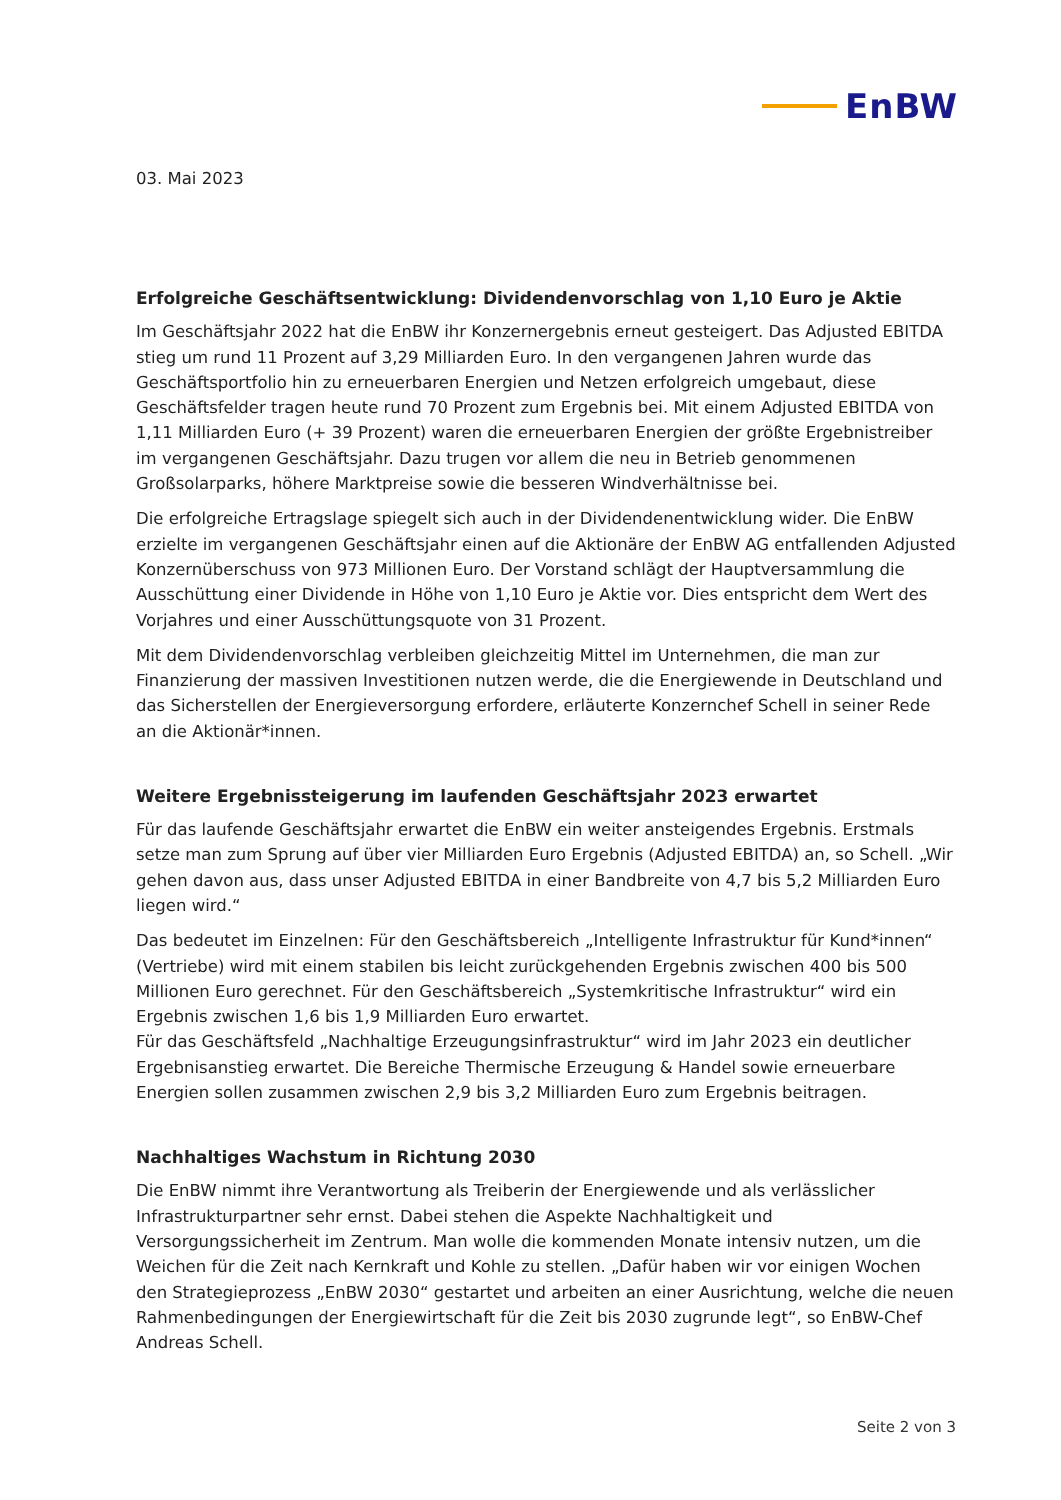EnBW
03. Mai 2023
Erfolgreiche Geschäftsentwicklung: Dividendenvorschlag von 1,10 Euro je Aktie
Im Geschäftsjahr 2022 hat die EnBW ihr Konzernergebnis erneut gesteigert. Das Adjusted EBITDA stieg um rund 11 Prozent auf 3,29 Milliarden Euro. In den vergangenen Jahren wurde das Geschäftsportfolio hin zu erneuerbaren Energien und Netzen erfolgreich umgebaut, diese Geschäftsfelder tragen heute rund 70 Prozent zum Ergebnis bei. Mit einem Adjusted EBITDA von 1,11 Milliarden Euro (+ 39 Prozent) waren die erneuerbaren Energien der größte Ergebnistreiber im vergangenen Geschäftsjahr. Dazu trugen vor allem die neu in Betrieb genommenen Großsolarparks, höhere Marktpreise sowie die besseren Windverhältnisse bei.
Die erfolgreiche Ertragslage spiegelt sich auch in der Dividendenentwicklung wider. Die EnBW erzielte im vergangenen Geschäftsjahr einen auf die Aktionäre der EnBW AG entfallenden Adjusted Konzernüberschuss von 973 Millionen Euro. Der Vorstand schlägt der Hauptversammlung die Ausschüttung einer Dividende in Höhe von 1,10 Euro je Aktie vor. Dies entspricht dem Wert des Vorjahres und einer Ausschüttungsquote von 31 Prozent.
Mit dem Dividendenvorschlag verbleiben gleichzeitig Mittel im Unternehmen, die man zur Finanzierung der massiven Investitionen nutzen werde, die die Energiewende in Deutschland und das Sicherstellen der Energieversorgung erfordere, erläuterte Konzernchef Schell in seiner Rede an die Aktionär*innen.
Weitere Ergebnissteigerung im laufenden Geschäftsjahr 2023 erwartet
Für das laufende Geschäftsjahr erwartet die EnBW ein weiter ansteigendes Ergebnis. Erstmals setze man zum Sprung auf über vier Milliarden Euro Ergebnis (Adjusted EBITDA) an, so Schell. „Wir gehen davon aus, dass unser Adjusted EBITDA in einer Bandbreite von 4,7 bis 5,2 Milliarden Euro liegen wird.“
Das bedeutet im Einzelnen: Für den Geschäftsbereich „Intelligente Infrastruktur für Kund*innen“ (Vertriebe) wird mit einem stabilen bis leicht zurückgehenden Ergebnis zwischen 400 bis 500 Millionen Euro gerechnet. Für den Geschäftsbereich „Systemkritische Infrastruktur“ wird ein Ergebnis zwischen 1,6 bis 1,9 Milliarden Euro erwartet.
Für das Geschäftsfeld „Nachhaltige Erzeugungsinfrastruktur“ wird im Jahr 2023 ein deutlicher Ergebnisanstieg erwartet. Die Bereiche Thermische Erzeugung & Handel sowie erneuerbare Energien sollen zusammen zwischen 2,9 bis 3,2 Milliarden Euro zum Ergebnis beitragen.
Nachhaltiges Wachstum in Richtung 2030
Die EnBW nimmt ihre Verantwortung als Treiberin der Energiewende und als verlässlicher Infrastrukturpartner sehr ernst. Dabei stehen die Aspekte Nachhaltigkeit und Versorgungssicherheit im Zentrum. Man wolle die kommenden Monate intensiv nutzen, um die Weichen für die Zeit nach Kernkraft und Kohle zu stellen. „Dafür haben wir vor einigen Wochen den Strategieprozess „EnBW 2030“ gestartet und arbeiten an einer Ausrichtung, welche die neuen Rahmenbedingungen der Energiewirtschaft für die Zeit bis 2030 zugrunde legt“, so EnBW-Chef Andreas Schell.
Seite 2 von 3